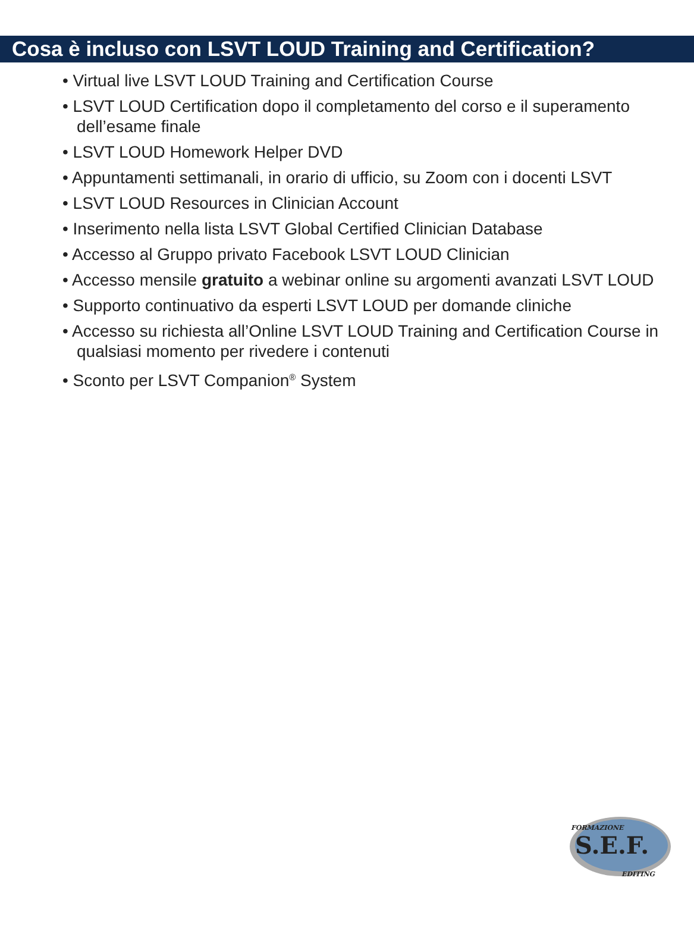Cosa è incluso con LSVT LOUD Training and Certification?
• Virtual live LSVT LOUD Training and Certification Course
• LSVT LOUD Certification dopo il completamento del corso e il superamento dell’esame finale
• LSVT LOUD Homework Helper DVD
• Appuntamenti settimanali, in orario di ufficio, su Zoom con i docenti LSVT
• LSVT LOUD Resources in Clinician Account
• Inserimento nella lista LSVT Global Certified Clinician Database
• Accesso al Gruppo privato Facebook LSVT LOUD Clinician
• Accesso mensile gratuito a webinar online su argomenti avanzati LSVT LOUD
• Supporto continuativo da esperti LSVT LOUD per domande cliniche
• Accesso su richiesta all’Online LSVT LOUD Training and Certification Course in qualsiasi momento per rivedere i contenuti
• Sconto per LSVT Companion<sup>®</sup> System
S.E.F.
FORMAZIONE
EDITING